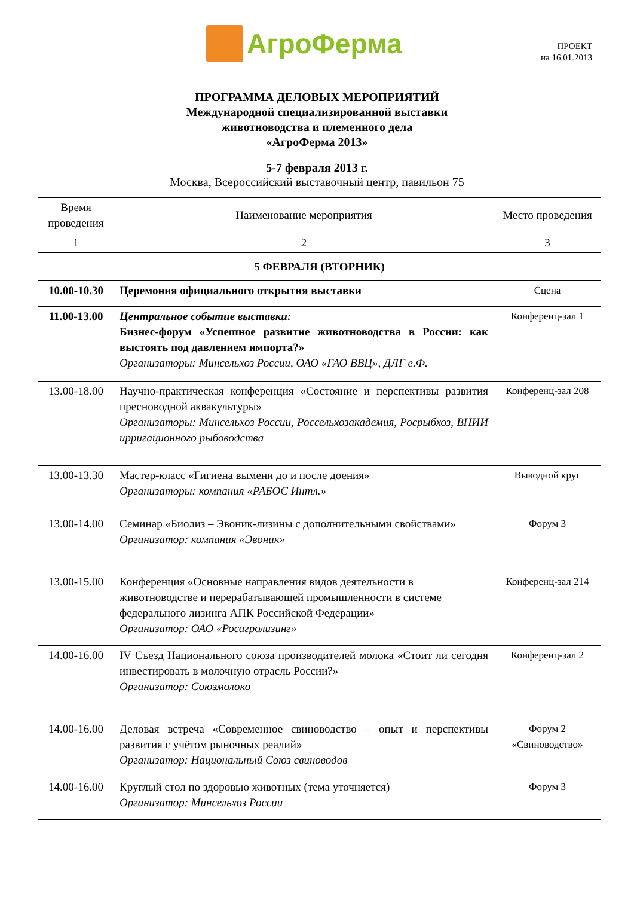АгроФерма
ПРОЕКТ
на 16.01.2013
ПРОГРАММА ДЕЛОВЫХ МЕРОПРИЯТИЙ
Международной специализированной выставки
животноводства и племенного дела
«АгроФерма 2013»
5-7 февраля 2013 г.
Москва, Всероссийский выставочный центр, павильон 75
| Время проведения | Наименование мероприятия | Место проведения |
| --- | --- | --- |
| 1 | 2 | 3 |
| 5 ФЕВРАЛЯ (ВТОРНИК) | | |
| 10.00-10.30 | Церемония официального открытия выставки | Сцена |
| 11.00-13.00 | Центральное событие выставки: Бизнес-форум «Успешное развитие животноводства в России: как выстоять под давлением импорта?» Организаторы: Минсельхоз России, ОАО «ГАО ВВЦ», ДЛГ е.Ф. | Конференц-зал 1 |
| 13.00-18.00 | Научно-практическая конференция «Состояние и перспективы развития пресноводной аквакультуры» Организаторы: Минсельхоз России, Россельхозакадемия, Росрыбхоз, ВНИИ ирригационного рыбоводства | Конференц-зал 208 |
| 13.00-13.30 | Мастер-класс «Гигиена вымени до и после доения» Организаторы: компания «РАБОС Интл.» | Выводной круг |
| 13.00-14.00 | Семинар «Биолиз – Эвоник-лизины с дополнительными свойствами» Организатор: компания «Эвоник» | Форум 3 |
| 13.00-15.00 | Конференция «Основные направления видов деятельности в животноводстве и перерабатывающей промышленности в системе федерального лизинга АПК Российской Федерации» Организатор: ОАО «Росагролизинг» | Конференц-зал 214 |
| 14.00-16.00 | IV Съезд Национального союза производителей молока «Стоит ли сегодня инвестировать в молочную отрасль России?» Организатор: Союзмолоко | Конференц-зал 2 |
| 14.00-16.00 | Деловая встреча «Современное свиноводство – опыт и перспективы развития с учётом рыночных реалий» Организатор: Национальный Союз свиноводов | Форум 2 «Свиноводство» |
| 14.00-16.00 | Круглый стол по здоровью животных (тема уточняется) Организатор: Минсельхоз России | Форум 3 |